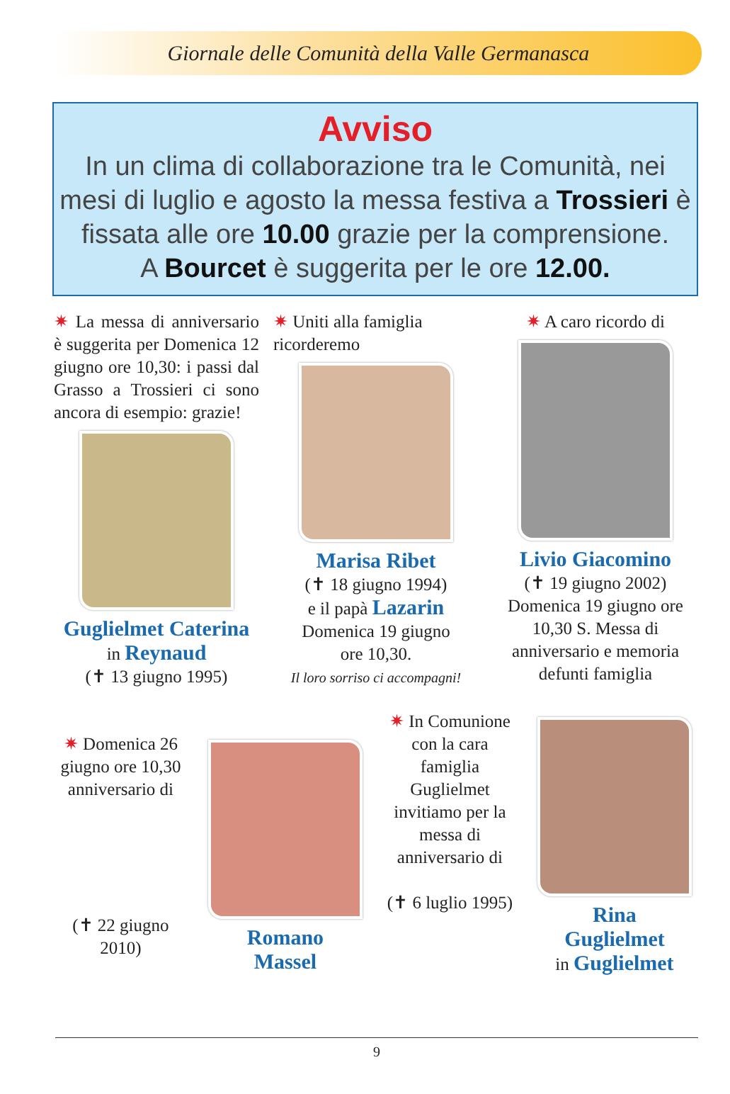Giornale delle Comunità della Valle Germanasca
Avviso
In un clima di collaborazione tra le Comunità, nei mesi di luglio e agosto la messa festiva a Trossieri è fissata alle ore 10.00 grazie per la comprensione.
A Bourcet è suggerita per le ore 12.00.
✷ La messa di anniversario è suggerita per Domenica 12 giugno ore 10,30: i passi dal Grasso a Trossieri ci sono ancora di esempio: grazie!
Guglielmet Caterina
in Reynaud
(✝ 13 giugno 1995)
✷ Uniti alla famiglia ricorderemo
Marisa Ribet
(✝ 18 giugno 1994)
e il papà Lazarin
Domenica 19 giugno
ore 10,30.
Il loro sorriso ci accompagni!
✷ A caro ricordo di
Livio Giacomino
(✝ 19 giugno 2002)
Domenica 19 giugno ore 10,30 S. Messa di anniversario e memoria defunti famiglia
✷ Domenica 26 giugno ore 10,30 anniversario di
(✝ 22 giugno 2010)
Romano
Massel
✷ In Comunione con la cara famiglia Guglielmet invitiamo per la messa di anniversario di
(✝ 6 luglio 1995)
Rina
Guglielmet
in Guglielmet
9